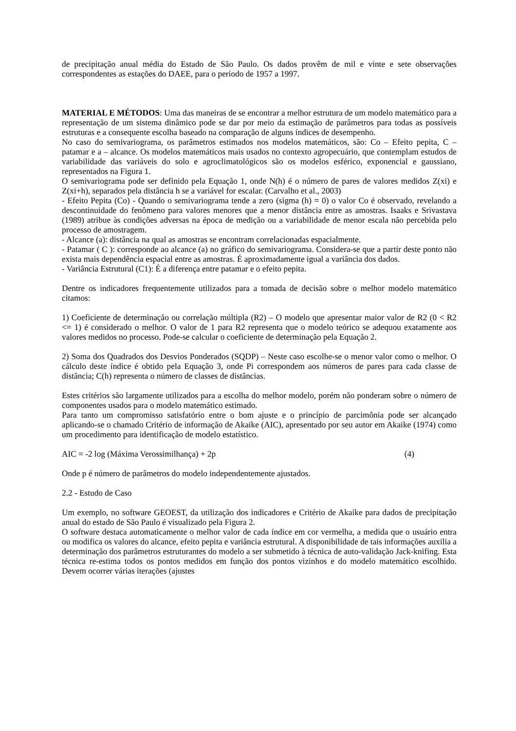de precipitação anual média do Estado de São Paulo. Os dados provêm de mil e vinte e sete observações correspondentes as estações do DAEE, para o período de 1957 a 1997.
MATERIAL E MÉTODOS: Uma das maneiras de se encontrar a melhor estrutura de um modelo matemático para a representação de um sistema dinâmico pode se dar por meio da estimação de parâmetros para todas as possíveis estruturas e a consequente escolha baseado na comparação de alguns índices de desempenho.
No caso do semivariograma, os parâmetros estimados nos modelos matemáticos, são: Co – Efeito pepita, C – patamar e a – alcance. Os modelos matemáticos mais usados no contexto agropecuário, que contemplam estudos de variabilidade das variáveis do solo e agroclimatológicos são os modelos esférico, exponencial e gaussiano, representados na Figura 1.
O semivariograma pode ser definido pela Equação 1, onde N(h) é o número de pares de valores medidos Z(xi) e Z(xi+h), separados pela distância h se a variável for escalar. (Carvalho et al., 2003)
- Efeito Pepita (Co) - Quando o semivariograma tende a zero (sigma (h) = 0) o valor Co é observado, revelando a descontinuidade do fenômeno para valores menores que a menor distância entre as amostras. Isaaks e Srivastava (1989) atribue às condições adversas na época de medição ou a variabilidade de menor escala não percebida pelo processo de amostragem.
- Alcance (a): distância na qual as amostras se encontram correlacionadas espacialmente.
- Patamar ( C ): corresponde ao alcance (a) no gráfico do semivariograma. Considera-se que a partir deste ponto não exista mais dependência espacial entre as amostras. É aproximadamente igual a variância dos dados.
- Variância Estrutural (C1): É a diferença entre patamar e o efeito pepita.
Dentre os indicadores frequentemente utilizados para a tomada de decisão sobre o melhor modelo matemático citamos:
1) Coeficiente de determinação ou correlação múltipla (R2) – O modelo que apresentar maior valor de R2 (0 < R2 <= 1) é considerado o melhor. O valor de 1 para R2 representa que o modelo teórico se adequou exatamente aos valores medidos no processo. Pode-se calcular o coeficiente de determinação pela Equação 2.
2) Soma dos Quadrados dos Desvios Ponderados (SQDP) – Neste caso escolhe-se o menor valor como o melhor. O cálculo deste índice é obtido pela Equação 3, onde Pi correspondem aos números de pares para cada classe de distância; C(h) representa o número de classes de distâncias.
Estes critérios são largamente utilizados para a escolha do melhor modelo, porém não ponderam sobre o número de componentes usados para o modelo matemático estimado.
Para tanto um compromisso satisfatório entre o bom ajuste e o princípio de parcimônia pode ser alcançado aplicando-se o chamado Critério de informação de Akaike (AIC), apresentado por seu autor em Akaike (1974) como um procedimento para identificação de modelo estatístico.
AIC = -2 log (Máxima Verossimilhança) + 2p (4)
Onde p é número de parâmetros do modelo independentemente ajustados.
2.2 - Estudo de Caso
Um exemplo, no software GEOEST, da utilização dos indicadores e Critério de Akaike para dados de precipitação anual do estado de São Paulo é visualizado pela Figura 2.
O software destaca automaticamente o melhor valor de cada índice em cor vermelha, a medida que o usuário entra ou modifica os valores do alcance, efeito pepita e variância estrutural. A disponibilidade de tais informações auxilia a determinação dos parâmetros estruturantes do modelo a ser submetido à técnica de auto-validação Jack-knifing. Esta técnica re-estima todos os pontos medidos em função dos pontos vizinhos e do modelo matemático escolhido. Devem ocorrer várias iterações (ajustes